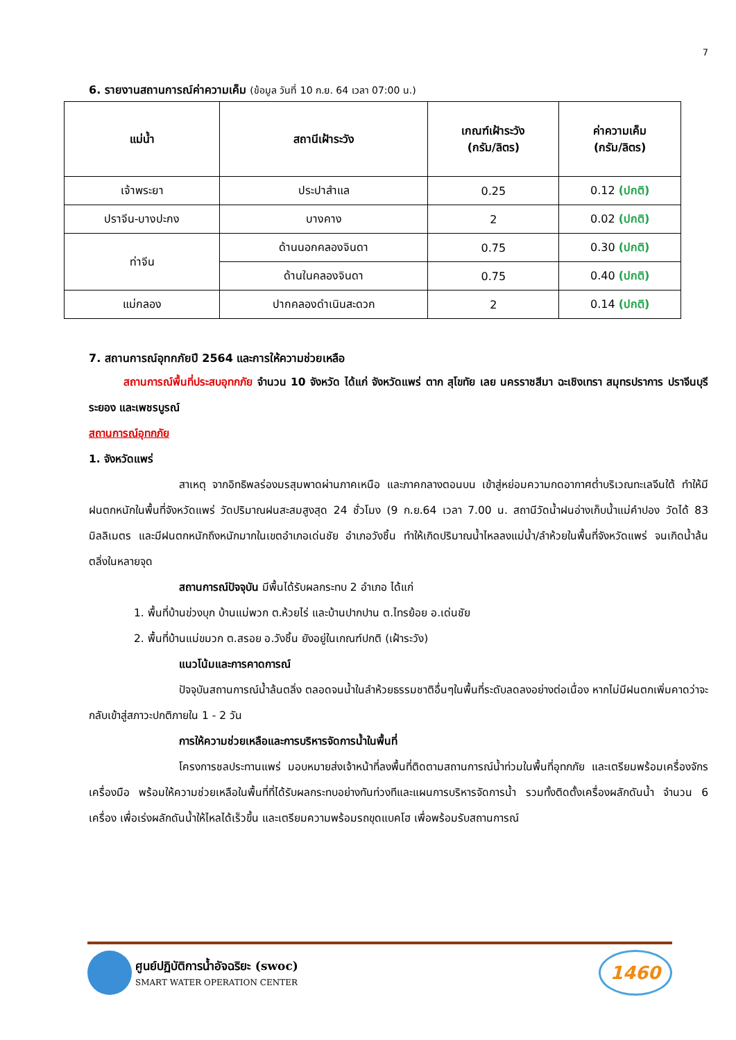7
6. รายงานสถานการณ์ค่าความเค็ม (ข้อมูล วันที่ 10 ก.ย. 64 เวลา 07:00 น.)
| แม่น้ำ | สถานีเฝ้าระวัง | เกณฑ์เฝ้าระวัง (กรัม/ลิตร) | ค่าความเค็ม (กรัม/ลิตร) |
| --- | --- | --- | --- |
| เจ้าพระยา | ประปาสำแล | 0.25 | 0.12 (ปกติ) |
| ปราจีน-บางปะกง | บางคาง | 2 | 0.02 (ปกติ) |
| ท่าจีน | ด้านนอกคลองจินดา | 0.75 | 0.30 (ปกติ) |
| | ด้านในคลองจินดา | 0.75 | 0.40 (ปกติ) |
| แม่กลอง | ปากคลองดำเนินสะดวก | 2 | 0.14 (ปกติ) |
7. สถานการณ์อุทกภัยปี 2564 และการให้ความช่วยเหลือ
สถานการณ์พื้นที่ประสบอุทกภัย จำนวน 10 จังหวัด ได้แก่ จังหวัดแพร่ ตาก สุโขทัย เลย นครราชสีมา ฉะเชิงเทรา สมุทรปราการ ปราจีนบุรี ระยอง และเพชรบูรณ์
สถานการณ์อุทกภัย
1. จังหวัดแพร่
สาเหตุ จากอิทธิพลร่องมรสุมพาดผ่านภาคเหนือ และภาคกลางตอนบน เข้าสู่หย่อมความกดอากาศต่ำบริเวณทะเลจีนใต้ ทำให้มีฝนตกหนักในพื้นที่จังหวัดแพร่ วัดปริมาณฝนสะสมสูงสุด 24 ชั่วโมง (9 ก.ย.64 เวลา 7.00 น. สถานีวัดน้ำฝนอ่างเก็บน้ำแม่คำปอง วัดได้ 83 มิลลิเมตร และมีฝนตกหนักถึงหนักมากในเขตอำเภอเด่นชัย อำเภอวังชิ้น ทำให้เกิดปริมาณน้ำไหลลงแม่น้ำ/ลำห้วยในพื้นที่จังหวัดแพร่ จนเกิดน้ำล้นตลิ่งในหลายจุด
สถานการณ์ปัจจุบัน มีพื้นได้รับผลกระทบ 2 อำเภอ ได้แก่
1. พื้นที่บ้านข่วงบุก บ้านแม่พวก ต.ห้วยไร่ และบ้านปากปาน ต.ไทรย้อย อ.เด่นชัย
2. พื้นที่บ้านแม่ขมวก ต.สรอย อ.วังชิ้น ยังอยู่ในเกณฑ์ปกติ (เฝ้าระวัง)
แนวโน้มและการคาดการณ์
ปัจจุบันสถานการณ์น้ำล้นตลิ่ง ตลอดจนน้ำในลำห้วยธรรมชาติอื่นๆในพื้นที่ระดับลดลงอย่างต่อเนื่อง หากไม่มีฝนตกเพิ่มคาดว่าจะกลับเข้าสู่สภาวะปกติภายใน 1 - 2 วัน
การให้ความช่วยเหลือและการบริหารจัดการน้ำในพื้นที่
โครงการชลประทานแพร่ มอบหมายส่งเจ้าหน้าที่ลงพื้นที่ติดตามสถานการณ์น้ำท่วมในพื้นที่อุทกภัย และเตรียมพร้อมเครื่องจักรเครื่องมือ พร้อมให้ความช่วยเหลือในพื้นที่ที่ได้รับผลกระทบอย่างทันท่วงทีและแผนการบริหารจัดการน้ำ รวมทั้งติดตั้งเครื่องผลักดันน้ำ จำนวน 6 เครื่อง เพื่อเร่งผลักดันน้ำให้ไหลได้เร็วขึ้น และเตรียมความพร้อมรถขุดแบคโฮ เพื่อพร้อมรับสถานการณ์
ศูนย์ปฏิบัติการน้ำอัจฉริยะ (swoc)
SMART WATER OPERATION CENTER
1460